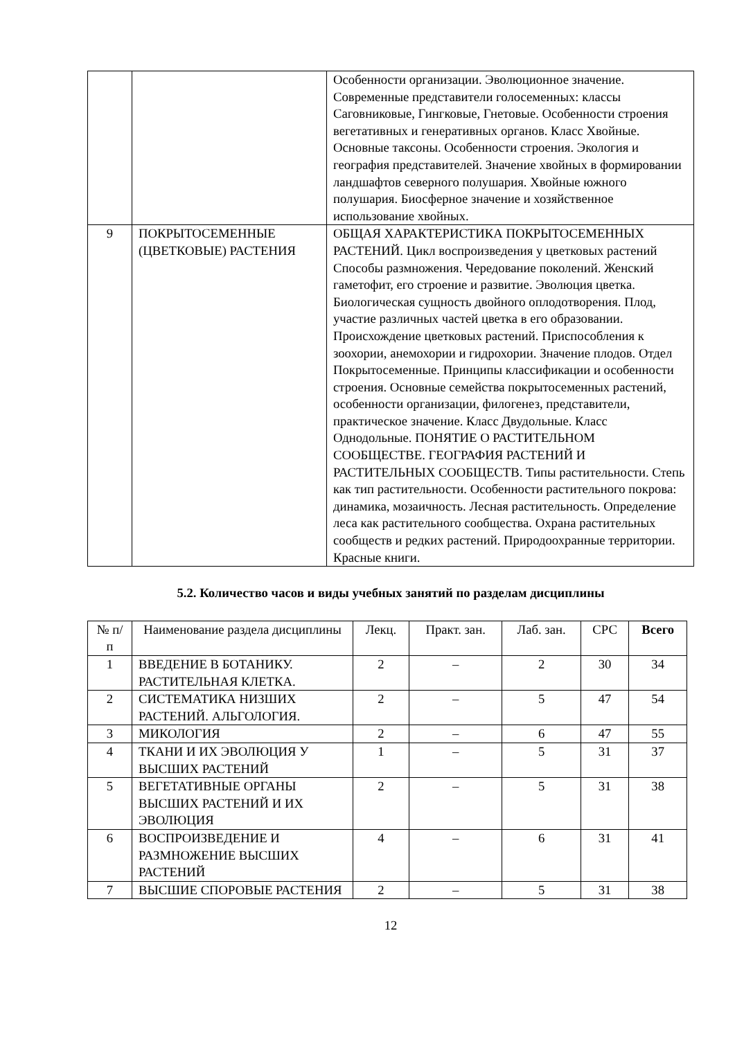| | | Особенности организации. Эволюционное значение. Современные представители голосеменных: классы Саговниковые, Гингковые, Гнетовые. Особенности строения вегетативных и генеративных органов. Класс Хвойные. Основные таксоны. Особенности строения. Экология и география представителей. Значение хвойных в формировании ландшафтов северного полушария. Хвойные южного полушария. Биосферное значение и хозяйственное использование хвойных. |
| 9 | ПОКРЫТОСЕМЕННЫЕ (ЦВЕТКОВЫЕ) РАСТЕНИЯ | ОБЩАЯ ХАРАКТЕРИСТИКА ПОКРЫТОСЕМЕННЫХ РАСТЕНИЙ. Цикл воспроизведения у цветковых растений Способы размножения. Чередование поколений. Женский гаметофит, его строение и развитие. Эволюция цветка. Биологическая сущность двойного оплодотворения. Плод, участие различных частей цветка в его образовании. Происхождение цветковых растений. Приспособления к зоохории, анемохории и гидрохории. Значение плодов. Отдел Покрытосеменные. Принципы классификации и особенности строения. Основные семейства покрытосеменных растений, особенности организации, филогенез, представители, практическое значение. Класс Двудольные. Класс Однодольные. ПОНЯТИЕ О РАСТИТЕЛЬНОМ СООБЩЕСТВЕ. ГЕОГРАФИЯ РАСТЕНИЙ И РАСТИТЕЛЬНЫХ СООБЩЕСТВ. Типы растительности. Степь как тип растительности. Особенности растительного покрова: динамика, мозаичность. Лесная растительность. Определение леса как растительного сообщества. Охрана растительных сообществ и редких растений. Природоохранные территории. Красные книги. |
5.2. Количество часов и виды учебных занятий по разделам дисциплины
| № п/п | Наименование раздела дисциплины | Лекц. | Практ. зан. | Лаб. зан. | СРС | Всего |
| --- | --- | --- | --- | --- | --- | --- |
| 1 | ВВЕДЕНИЕ В БОТАНИКУ. РАСТИТЕЛЬНАЯ КЛЕТКА. | 2 | – | 2 | 30 | 34 |
| 2 | СИСТЕМАТИКА НИЗШИХ РАСТЕНИЙ. АЛЬГОЛОГИЯ. | 2 | – | 5 | 47 | 54 |
| 3 | МИКОЛОГИЯ | 2 | – | 6 | 47 | 55 |
| 4 | ТКАНИ И ИХ ЭВОЛЮЦИЯ У ВЫСШИХ РАСТЕНИЙ | 1 | – | 5 | 31 | 37 |
| 5 | ВЕГЕТАТИВНЫЕ ОРГАНЫ ВЫСШИХ РАСТЕНИЙ И ИХ ЭВОЛЮЦИЯ | 2 | – | 5 | 31 | 38 |
| 6 | ВОСПРОИЗВЕДЕНИЕ И РАЗМНОЖЕНИЕ ВЫСШИХ РАСТЕНИЙ | 4 | – | 6 | 31 | 41 |
| 7 | ВЫСШИЕ СПОРОВЫЕ РАСТЕНИЯ | 2 | – | 5 | 31 | 38 |
12